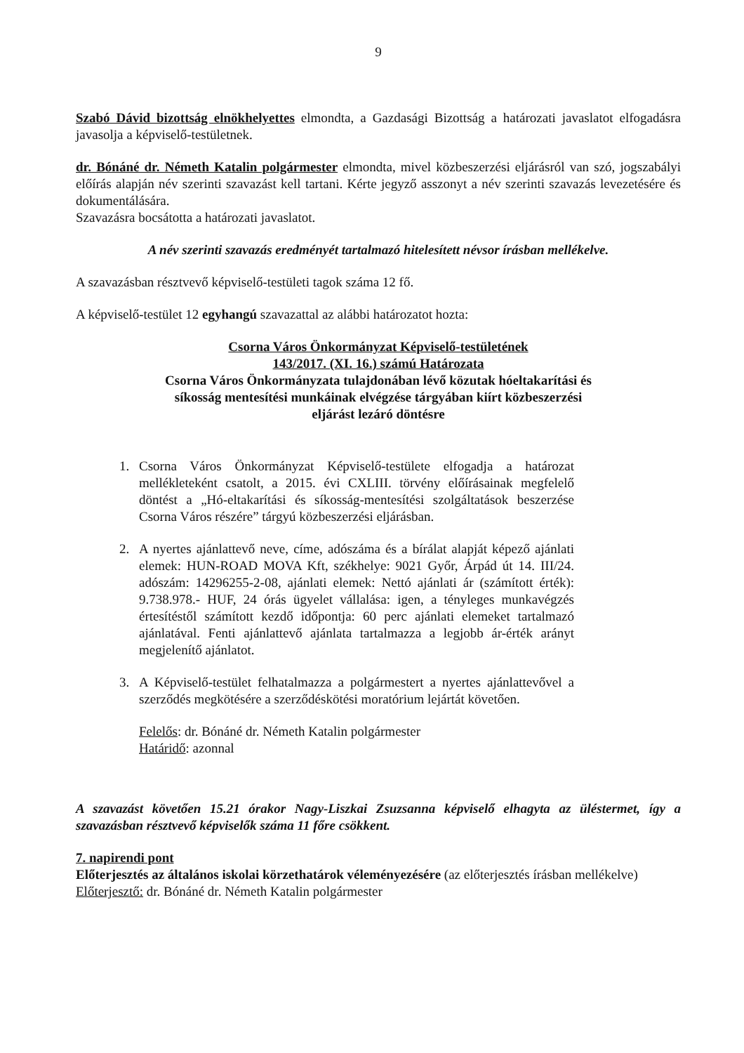9
Szabó Dávid bizottság elnökhelyettes elmondta, a Gazdasági Bizottság a határozati javaslatot elfogadásra javasolja a képviselő-testületnek.
dr. Bónáné dr. Németh Katalin polgármester elmondta, mivel közbeszerzési eljárásról van szó, jogszabályi előírás alapján név szerinti szavazást kell tartani. Kérte jegyző asszonyt a név szerinti szavazás levezetésére és dokumentálására.
Szavazásra bocsátotta a határozati javaslatot.
A név szerinti szavazás eredményét tartalmazó hitelesített névsor írásban mellékelve.
A szavazásban résztvevő képviselő-testületi tagok száma 12 fő.
A képviselő-testület 12 egyhangú szavazattal az alábbi határozatot hozta:
Csorna Város Önkormányzat Képviselő-testületének
143/2017. (XI. 16.) számú Határozata
Csorna Város Önkormányzata tulajdonában lévő közutak hóeltakarítási és
síkosság mentesítési munkáinak elvégzése tárgyában kiírt közbeszerzési
eljárást lezáró döntésre
1. Csorna Város Önkormányzat Képviselő-testülete elfogadja a határozat mellékleteként csatolt, a 2015. évi CXLIII. törvény előírásainak megfelelő döntést a „Hó-eltakarítási és síkosság-mentesítési szolgáltatások beszerzése Csorna Város részére” tárgyú közbeszerzési eljárásban.
2. A nyertes ajánlattevő neve, címe, adószáma és a bírálat alapját képező ajánlati elemek: HUN-ROAD MOVA Kft, székhelye: 9021 Győr, Árpád út 14. III/24. adószám: 14296255-2-08, ajánlati elemek: Nettó ajánlati ár (számított érték): 9.738.978.- HUF, 24 órás ügyelet vállalása: igen, a tényleges munkavégzés értesítéstől számított kezdő időpontja: 60 perc ajánlati elemeket tartalmazó ajánlatával. Fenti ajánlattevő ajánlata tartalmazza a legjobb ár-érték arányt megjelenítő ajánlatot.
3. A Képviselő-testület felhatalmazza a polgármestert a nyertes ajánlattevővel a szerződés megkötésére a szerződéskötési moratórium lejártát követően.
Felelős: dr. Bónáné dr. Németh Katalin polgármester
Határidő: azonnal
A szavazást követően 15.21 órakor Nagy-Liszkai Zsuzsanna képviselő elhagyta az üléstermet, így a szavazásban résztvevő képviselők száma 11 főre csökkent.
7. napirendi pont
Előterjesztés az általános iskolai körzethatárok véleményezésére (az előterjesztés írásban mellékelve)
Előterjesztő: dr. Bónáné dr. Németh Katalin polgármester